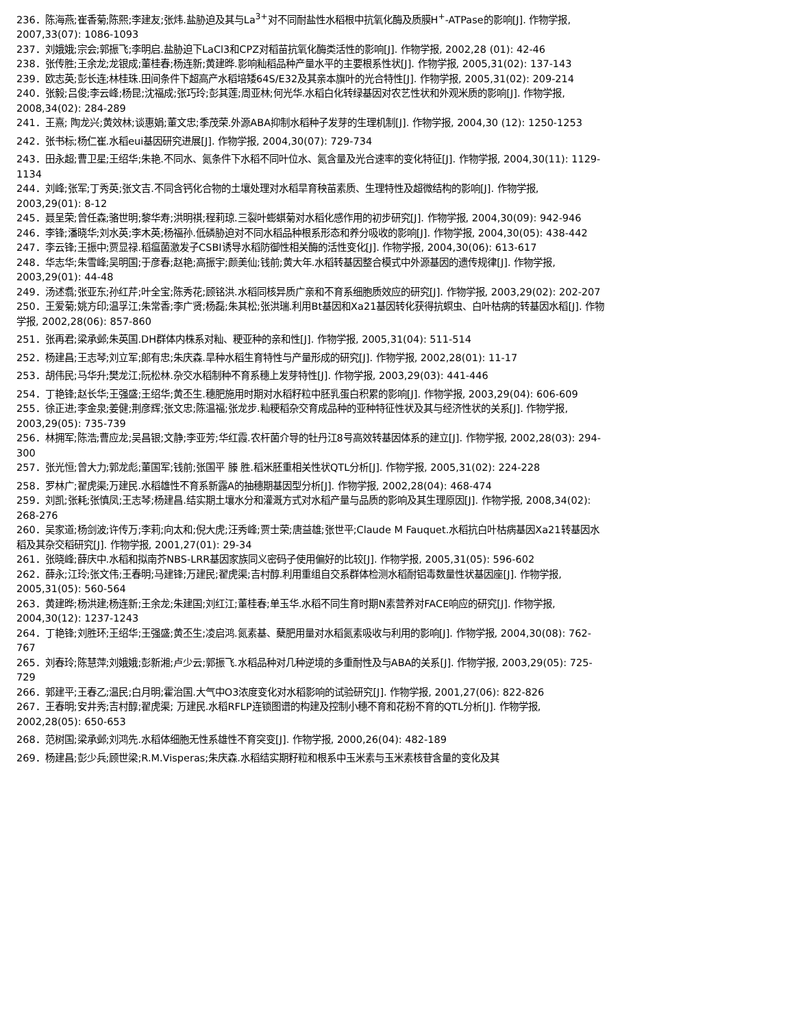236．陈海燕;崔香菊;陈熙;李建友;张炜.盐胁迫及其与La<sup>3+</sup>对不同耐盐性水稻根中抗氧化酶及质膜H<sup>+</sup>-ATPase的影响[J]. 作物学报, 2007,33(07): 1086-1093
237．刘娥娥;宗会;郭振飞;李明启.盐胁迫下LaCl3和CPZ对稻苗抗氧化酶类活性的影响[J]. 作物学报, 2002,28 (01): 42-46
238．张传胜;王余龙;龙银成;董桂春;杨连新;黄建晔.影响籼稻品种产量水平的主要根系性状[J]. 作物学报, 2005,31(02): 137-143
239．欧志英;彭长连;林桂珠.田间条件下超高产水稻培矮64S/E32及其亲本旗叶的光合特性[J]. 作物学报, 2005,31(02): 209-214
240．张毅;吕俊;李云峰;杨昆;沈福成;张巧玲;彭其莲;周亚林;何光华.水稻白化转绿基因对农艺性状和外观米质的影响[J]. 作物学报, 2008,34(02): 284-289
241．王熹; 陶龙兴;黄效林;谈惠娟;董文忠;季茂荣.外源ABA抑制水稻种子发芽的生理机制[J]. 作物学报, 2004,30 (12): 1250-1253
242．张书标;杨仁崔.水稻eui基因研究进展[J]. 作物学报, 2004,30(07): 729-734
243．田永超;曹卫星;王绍华;朱艳.不同水、氮条件下水稻不同叶位水、氮含量及光合速率的变化特征[J]. 作物学报, 2004,30(11): 1129-1134
244．刘峰;张军;丁秀英;张文吉.不同含钙化合物的土壤处理对水稻旱育秧苗素质、生理特性及超微结构的影响[J]. 作物学报, 2003,29(01): 8-12
245．聂呈荣;曾任森;骆世明;黎华寿;洪明祺;程莉琼.三裂叶蟛蜞菊对水稻化感作用的初步研究[J]. 作物学报, 2004,30(09): 942-946
246．李锋;潘晓华;刘水英;李木英;杨福孙.低磷胁迫对不同水稻品种根系形态和养分吸收的影响[J]. 作物学报, 2004,30(05): 438-442
247．李云锋;王振中;贾显禄.稻瘟菌激发子CSBⅠ诱导水稻防御性相关酶的活性变化[J]. 作物学报, 2004,30(06): 613-617
248．华志华;朱雪峰;吴明国;于彦春;赵艳;高振宇;颜美仙;钱前;黄大年.水稻转基因整合模式中外源基因的遗传规律[J]. 作物学报, 2003,29(01): 44-48
249．汤述翥;张亚东;孙红芹;叶全宝;陈秀花;顾铭洪.水稻同核异质广亲和不育系细胞质效应的研究[J]. 作物学报, 2003,29(02): 202-207
250．王爱菊;姚方印;温孚江;朱常香;李广贤;杨磊;朱其松;张洪瑞.利用Bt基因和Xa21基因转化获得抗螟虫、白叶枯病的转基因水稻[J]. 作物学报, 2002,28(06): 857-860
251．张再君;梁承邺;朱英国.DH群体内株系对籼、粳亚种的亲和性[J]. 作物学报, 2005,31(04): 511-514
252．杨建昌;王志琴;刘立军;郎有忠;朱庆森.旱种水稻生育特性与产量形成的研究[J]. 作物学报, 2002,28(01): 11-17
253．胡伟民;马华升;樊龙江;阮松林.杂交水稻制种不育系穗上发芽特性[J]. 作物学报, 2003,29(03): 441-446
254．丁艳锋;赵长华;王强盛;王绍华;黄丕生.穗肥施用时期对水稻籽粒中胚乳蛋白积累的影响[J]. 作物学报, 2003,29(04): 606-609
255．徐正进;李金泉;姜健;荆彦辉;张文忠;陈温福;张龙步.籼粳稻杂交育成品种的亚种特征性状及其与经济性状的关系[J]. 作物学报, 2003,29(05): 735-739
256．林拥军;陈浩;曹应龙;吴昌银;文静;李亚芳;华红霞.农杆菌介导的牡丹江8号高效转基因体系的建立[J]. 作物学报, 2002,28(03): 294-300
257．张光恒;曾大力;郭龙彪;董国军;钱前;张国平 滕 胜.稻米胚重相关性状QTL分析[J]. 作物学报, 2005,31(02): 224-228
258．罗林广;翟虎渠;万建民.水稻雄性不育系新露A的抽穗期基因型分析[J]. 作物学报, 2002,28(04): 468-474
259．刘凯;张耗;张慎凤;王志琴;杨建昌.结实期土壤水分和灌溉方式对水稻产量与品质的影响及其生理原因[J]. 作物学报, 2008,34(02): 268-276
260．吴家道;杨剑波;许传万;李莉;向太和;倪大虎;汪秀峰;贾士荣;唐益雄;张世平;Claude M Fauquet.水稻抗白叶枯病基因Xa21转基因水稻及其杂交稻研究[J]. 作物学报, 2001,27(01): 29-34
261．张晓峰;薛庆中.水稻和拟南芥NBS-LRR基因家族同义密码子使用偏好的比较[J]. 作物学报, 2005,31(05): 596-602
262．薛永;江玲;张文伟;王春明;马建锋;万建民;翟虎渠;吉村醇.利用重组自交系群体检测水稻耐铝毒数量性状基因座[J]. 作物学报, 2005,31(05): 560-564
263．黄建晔;杨洪建;杨连新;王余龙;朱建国;刘红江;董桂春;单玉华.水稻不同生育时期N素营养对FACE响应的研究[J]. 作物学报, 2004,30(12): 1237-1243
264．丁艳锋;刘胜环;王绍华;王强盛;黄丕生;凌启鸿.氮素基、蘖肥用量对水稻氮素吸收与利用的影响[J]. 作物学报, 2004,30(08): 762-767
265．刘春玲;陈慧萍;刘娥娥;彭新湘;卢少云;郭振飞.水稻品种对几种逆境的多重耐性及与ABA的关系[J]. 作物学报, 2003,29(05): 725-729
266．郭建平;王春乙;温民;白月明;霍治国.大气中O3浓度变化对水稻影响的试验研究[J]. 作物学报, 2001,27(06): 822-826
267．王春明;安井秀;吉村醇;翟虎渠; 万建民.水稻RFLP连锁图谱的构建及控制小穗不育和花粉不育的QTL分析[J]. 作物学报, 2002,28(05): 650-653
268．范树国;梁承邺;刘鸿先.水稻体细胞无性系雄性不育突变[J]. 作物学报, 2000,26(04): 482-189
269．杨建昌;彭少兵;顾世梁;R.M.Visperas;朱庆森.水稻结实期籽粒和根系中玉米素与玉米素核苷含量的变化及其